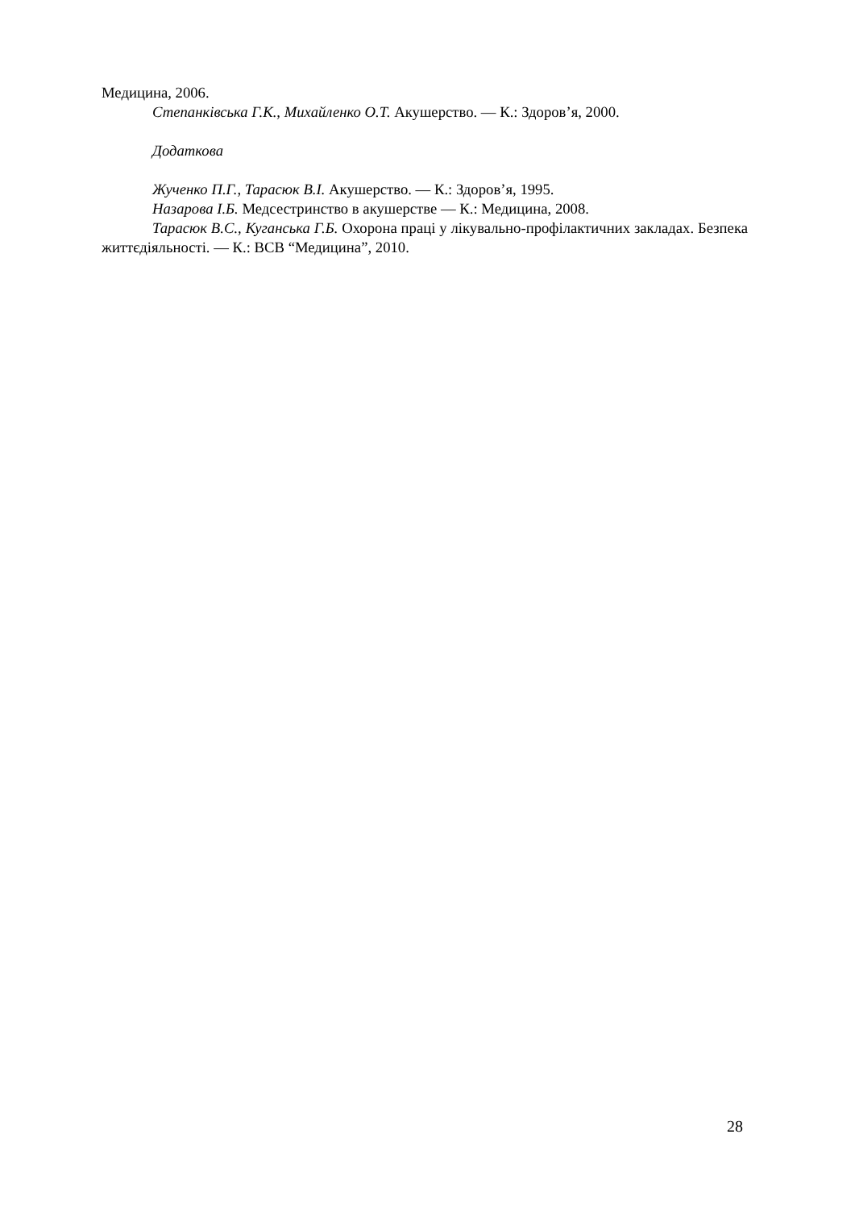Медицина, 2006.
Степанківська Г.К., Михайленко О.Т. Акушерство. — К.: Здоров’я, 2000.
Додаткова
Жученко П.Г., Тарасюк В.І. Акушерство. — К.: Здоров’я, 1995.
Назарова І.Б. Медсестринство в акушерстве — К.: Медицина, 2008.
Тарасюк В.С., Куганська Г.Б. Охорона праці у лікувально-профілактичних закладах. Безпека життєдіяльності. — К.: ВСВ “Медицина”, 2010.
28